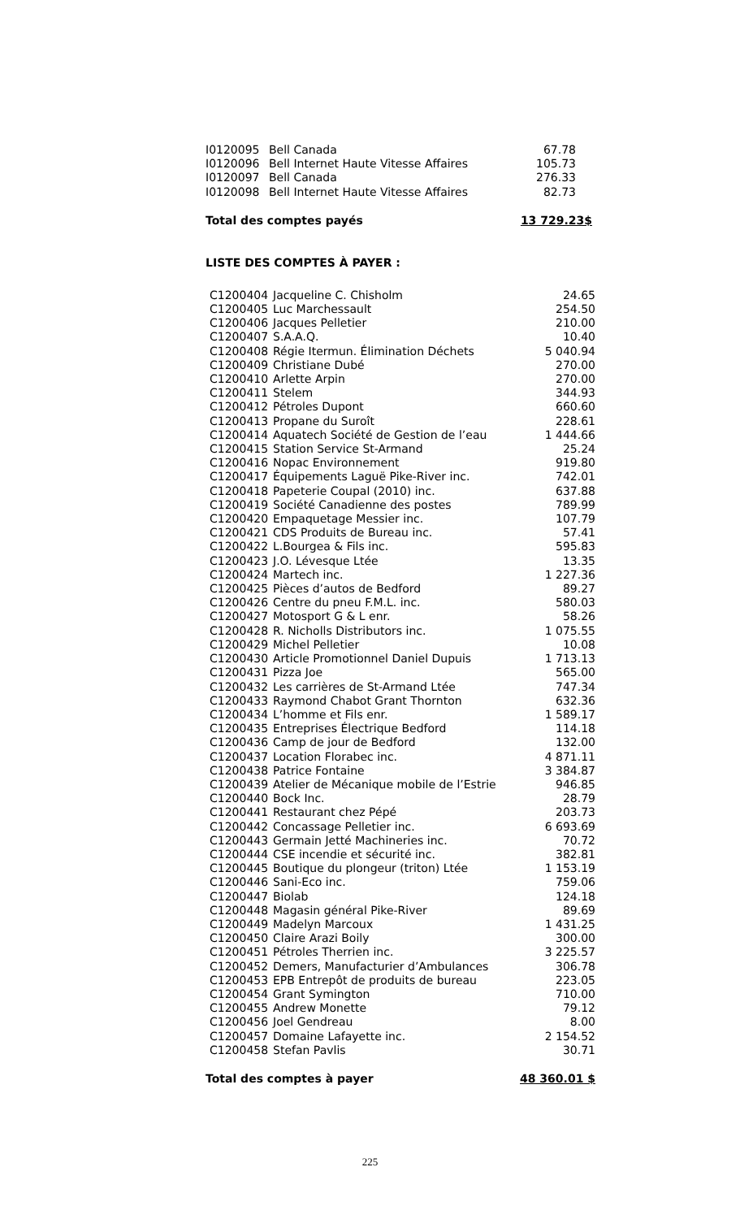| I0120095 | Bell Canada | 67.78 |
| I0120096 | Bell Internet Haute Vitesse Affaires | 105.73 |
| I0120097 | Bell Canada | 276.33 |
| I0120098 | Bell Internet Haute Vitesse Affaires | 82.73 |
Total des comptes payés 13 729.23$
LISTE DES COMPTES À PAYER :
| C1200404 | Jacqueline C. Chisholm | 24.65 |
| C1200405 | Luc Marchessault | 254.50 |
| C1200406 | Jacques Pelletier | 210.00 |
| C1200407 | S.A.A.Q. | 10.40 |
| C1200408 | Régie Itermun. Élimination Déchets | 5 040.94 |
| C1200409 | Christiane Dubé | 270.00 |
| C1200410 | Arlette Arpin | 270.00 |
| C1200411 | Stelem | 344.93 |
| C1200412 | Pétroles Dupont | 660.60 |
| C1200413 | Propane du Suroît | 228.61 |
| C1200414 | Aquatech Société de Gestion de l’eau | 1 444.66 |
| C1200415 | Station Service St-Armand | 25.24 |
| C1200416 | Nopac Environnement | 919.80 |
| C1200417 | Équipements Laguë Pike-River inc. | 742.01 |
| C1200418 | Papeterie Coupal (2010) inc. | 637.88 |
| C1200419 | Société Canadienne des postes | 789.99 |
| C1200420 | Empaquetage Messier inc. | 107.79 |
| C1200421 | CDS Produits de Bureau inc. | 57.41 |
| C1200422 | L.Bourgea & Fils inc. | 595.83 |
| C1200423 | J.O. Lévesque Ltée | 13.35 |
| C1200424 | Martech inc. | 1 227.36 |
| C1200425 | Pièces d’autos de Bedford | 89.27 |
| C1200426 | Centre du pneu F.M.L. inc. | 580.03 |
| C1200427 | Motosport G & L enr. | 58.26 |
| C1200428 | R. Nicholls Distributors inc. | 1 075.55 |
| C1200429 | Michel Pelletier | 10.08 |
| C1200430 | Article Promotionnel Daniel Dupuis | 1 713.13 |
| C1200431 | Pizza Joe | 565.00 |
| C1200432 | Les carrières de St-Armand Ltée | 747.34 |
| C1200433 | Raymond Chabot Grant Thornton | 632.36 |
| C1200434 | L’homme et Fils enr. | 1 589.17 |
| C1200435 | Entreprises Électrique Bedford | 114.18 |
| C1200436 | Camp de jour de Bedford | 132.00 |
| C1200437 | Location Florabec inc. | 4 871.11 |
| C1200438 | Patrice Fontaine | 3 384.87 |
| C1200439 | Atelier de Mécanique mobile de l’Estrie | 946.85 |
| C1200440 | Bock Inc. | 28.79 |
| C1200441 | Restaurant chez Pépé | 203.73 |
| C1200442 | Concassage Pelletier inc. | 6 693.69 |
| C1200443 | Germain Jetté Machineries inc. | 70.72 |
| C1200444 | CSE incendie et sécurité inc. | 382.81 |
| C1200445 | Boutique du plongeur (triton) Ltée | 1 153.19 |
| C1200446 | Sani-Eco inc. | 759.06 |
| C1200447 | Biolab | 124.18 |
| C1200448 | Magasin général Pike-River | 89.69 |
| C1200449 | Madelyn Marcoux | 1 431.25 |
| C1200450 | Claire Arazi Boily | 300.00 |
| C1200451 | Pétroles Therrien inc. | 3 225.57 |
| C1200452 | Demers, Manufacturier d’Ambulances | 306.78 |
| C1200453 | EPB Entrepôt de produits de bureau | 223.05 |
| C1200454 | Grant Symington | 710.00 |
| C1200455 | Andrew Monette | 79.12 |
| C1200456 | Joel Gendreau | 8.00 |
| C1200457 | Domaine Lafayette inc. | 2 154.52 |
| C1200458 | Stefan Pavlis | 30.71 |
Total des comptes à payer 48 360.01 $
225